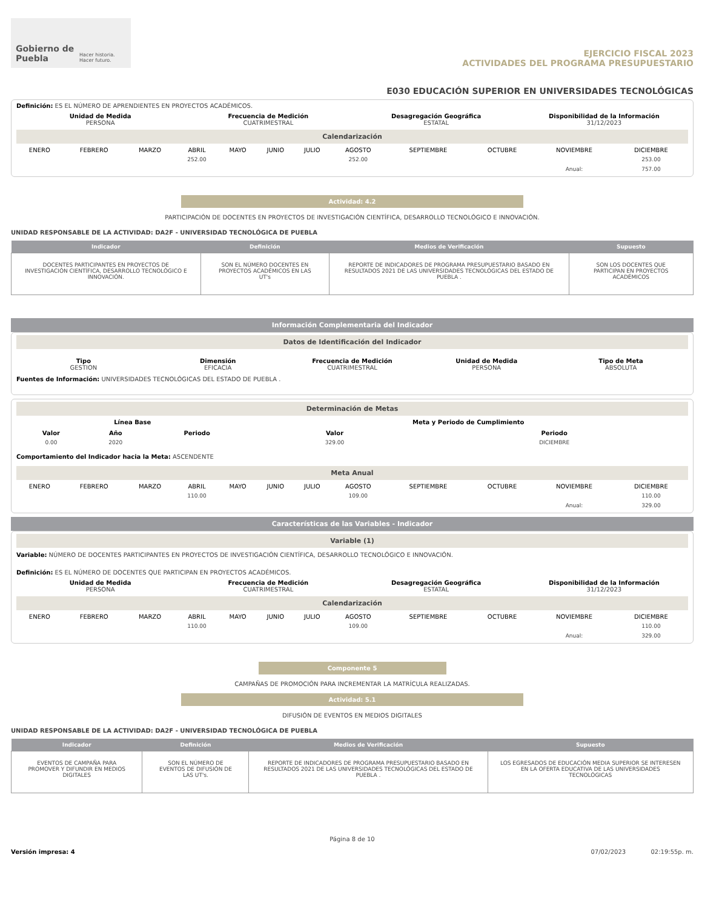Gobierno de Puebla
Hacer historia. Hacer futuro.
EJERCICIO FISCAL 2023
ACTIVIDADES DEL PROGRAMA PRESUPUESTARIO
E030 EDUCACIÓN SUPERIOR EN UNIVERSIDADES TECNOLÓGICAS
Definición: ES EL NÚMERO DE APRENDIENTES EN PROYECTOS ACADÉMICOS.
Unidad de Medida
PERSONA
Frecuencia de Medición
CUATRIMESTRAL
Desagregación Geográfica
ESTATAL
Disponibilidad de la Información
31/12/2023
Calendarización
| ENERO | FEBRERO | MARZO | ABRIL | MAYO | JUNIO | JULIO | AGOSTO | SEPTIEMBRE | OCTUBRE | NOVIEMBRE | DICIEMBRE |
| --- | --- | --- | --- | --- | --- | --- | --- | --- | --- | --- | --- |
| | | | 252.00 | | | | 252.00 | | | | 253.00 |
| | | | | | | | | | | Anual: | 757.00 |
Actividad: 4.2
PARTICIPACIÓN DE DOCENTES EN PROYECTOS DE INVESTIGACIÓN CIENTÍFICA, DESARROLLO TECNOLÓGICO E INNOVACIÓN.
UNIDAD RESPONSABLE DE LA ACTIVIDAD: DA2F - UNIVERSIDAD TECNOLÓGICA DE PUEBLA
| Indicador | Definición | Medios de Verificación | Supuesto |
| --- | --- | --- | --- |
| DOCENTES PARTICIPANTES EN PROYECTOS DE INVESTIGACIÓN CIENTÍFICA, DESARROLLO TECNOLÓGICO E INNOVACIÓN. | SON EL NÚMERO DOCENTES EN PROYECTOS ACADÉMICOS EN LAS UT's | REPORTE DE INDICADORES DE PROGRAMA PRESUPUESTARIO BASADO EN RESULTADOS 2021 DE LAS UNIVERSIDADES TECNOLÓGICAS DEL ESTADO DE PUEBLA . | SON LOS DOCENTES QUE PARTICIPAN EN PROYECTOS ACADÉMICOS |
Información Complementaria del Indicador
Datos de Identificación del Indicador
Tipo
GESTION
Dimensión
EFICACIA
Frecuencia de Medición
CUATRIMESTRAL
Unidad de Medida
PERSONA
Tipo de Meta
ABSOLUTA
Fuentes de Información: UNIVERSIDADES TECNOLÓGICAS DEL ESTADO DE PUEBLA .
Determinación de Metas
| Línea Base | | | Meta y Periodo de Cumplimiento | |
| --- | --- | --- | --- | --- |
| Valor | Año | Periodo | Valor | Periodo |
| 0.00 | 2020 | | 329.00 | DICIEMBRE |
Comportamiento del Indicador hacia la Meta: ASCENDENTE
Meta Anual
| ENERO | FEBRERO | MARZO | ABRIL | MAYO | JUNIO | JULIO | AGOSTO | SEPTIEMBRE | OCTUBRE | NOVIEMBRE | DICIEMBRE |
| --- | --- | --- | --- | --- | --- | --- | --- | --- | --- | --- | --- |
| | | | 110.00 | | | | 109.00 | | | | 110.00 |
| | | | | | | | | | | Anual: | 329.00 |
Características de las Variables - Indicador
Variable (1)
Variable: NÚMERO DE DOCENTES PARTICIPANTES EN PROYECTOS DE INVESTIGACIÓN CIENTÍFICA, DESARROLLO TECNOLÓGICO E INNOVACIÓN.
Definición: ES EL NÚMERO DE DOCENTES QUE PARTICIPAN EN PROYECTOS ACADÉMICOS.
Unidad de Medida
PERSONA
Frecuencia de Medición
CUATRIMESTRAL
Desagregación Geográfica
ESTATAL
Disponibilidad de la Información
31/12/2023
Calendarización
| ENERO | FEBRERO | MARZO | ABRIL | MAYO | JUNIO | JULIO | AGOSTO | SEPTIEMBRE | OCTUBRE | NOVIEMBRE | DICIEMBRE |
| --- | --- | --- | --- | --- | --- | --- | --- | --- | --- | --- | --- |
| | | | 110.00 | | | | 109.00 | | | | 110.00 |
| | | | | | | | | | | Anual: | 329.00 |
Componente 5
CAMPAÑAS DE PROMOCIÓN PARA INCREMENTAR LA MATRÍCULA REALIZADAS.
Actividad: 5.1
DIFUSIÓN DE EVENTOS EN MEDIOS DIGITALES
UNIDAD RESPONSABLE DE LA ACTIVIDAD: DA2F - UNIVERSIDAD TECNOLÓGICA DE PUEBLA
| Indicador | Definición | Medios de Verificación | Supuesto |
| --- | --- | --- | --- |
| EVENTOS DE CAMPAÑA PARA PROMOVER Y DIFUNDIR EN MEDIOS DIGITALES | SON EL NÚMERO DE EVENTOS DE DIFUSIÓN DE LAS UT's. | REPORTE DE INDICADORES DE PROGRAMA PRESUPUESTARIO BASADO EN RESULTADOS 2021 DE LAS UNIVERSIDADES TECNOLÓGICAS DEL ESTADO DE PUEBLA . | LOS EGRESADOS DE EDUCACIÓN MEDIA SUPERIOR SE INTERESEN EN LA OFERTA EDUCATIVA DE LAS UNIVERSIDADES TECNOLÓGICAS |
Página 8 de 10
Versión impresa: 4 07/02/2023 02:19:55p. m.